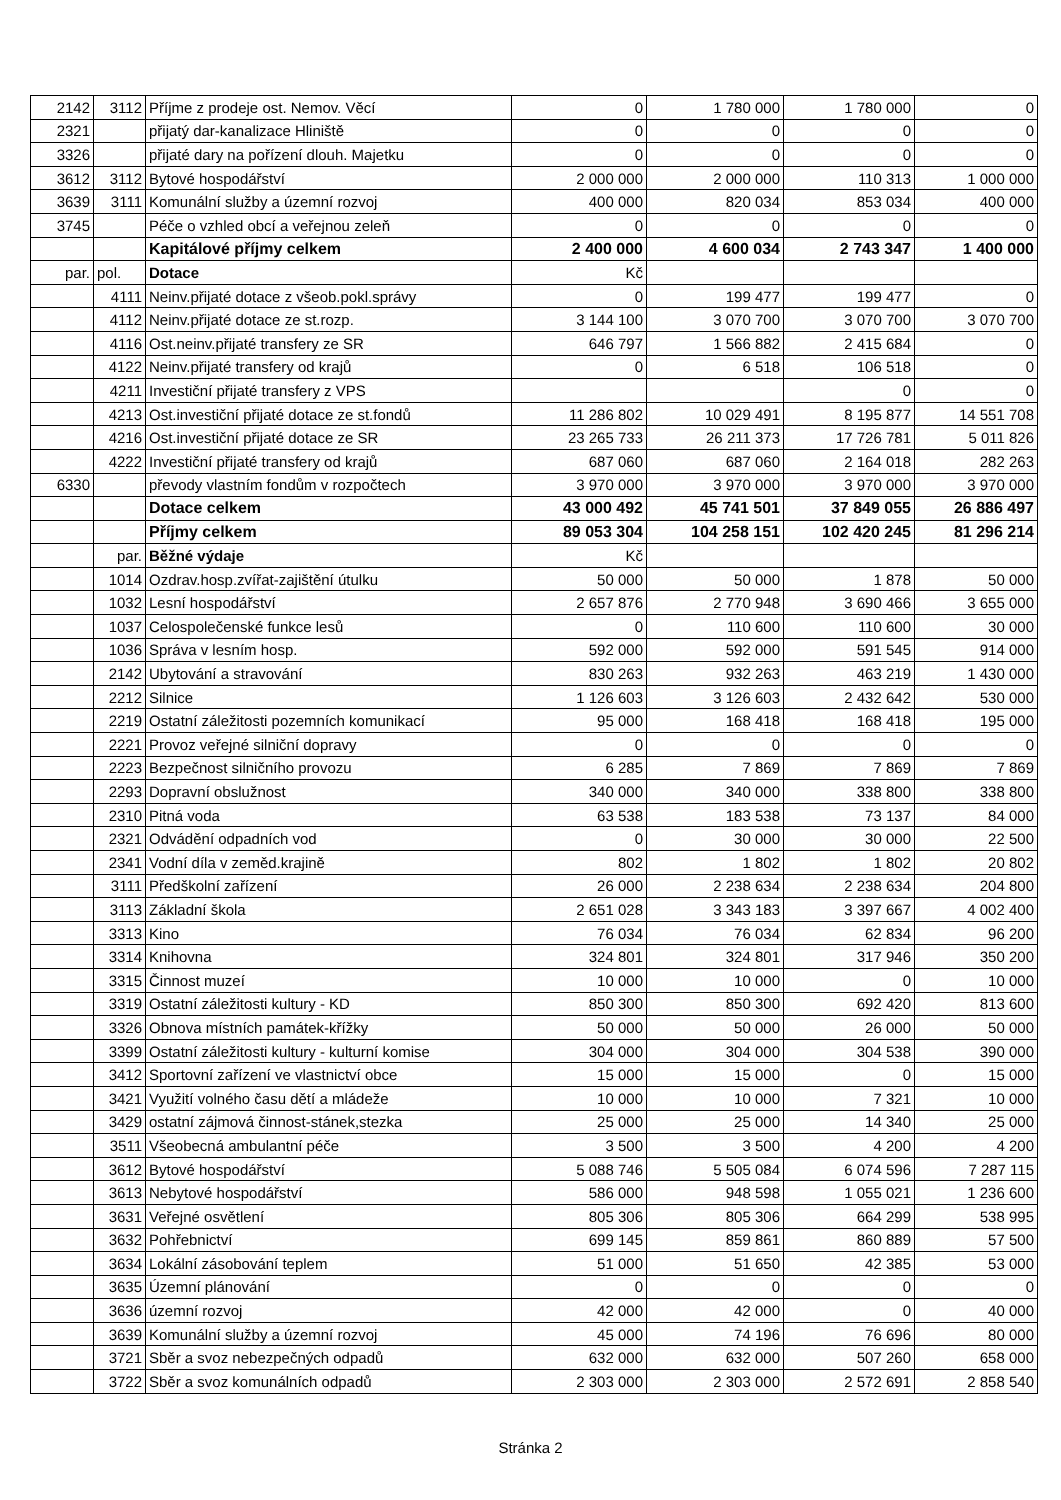| 2142 | 3112 | Příjme z prodeje ost. Nemov. Věcí | 0 | 1 780 000 | 1 780 000 | 0 |
| 2321 | | přijatý dar-kanalizace Hliniště | 0 | 0 | 0 | 0 |
| 3326 | | přijaté dary na pořízení dlouh. Majetku | 0 | 0 | 0 | 0 |
| 3612 | 3112 | Bytové hospodářství | 2 000 000 | 2 000 000 | 110 313 | 1 000 000 |
| 3639 | 3111 | Komunální služby a územní rozvoj | 400 000 | 820 034 | 853 034 | 400 000 |
| 3745 | | Péče o vzhled obcí a veřejnou zeleň | 0 | 0 | 0 | 0 |
| | | Kapitálové příjmy celkem | 2 400 000 | 4 600 034 | 2 743 347 | 1 400 000 |
| par. | pol. | Dotace | Kč | | | |
| | 4111 | Neinv.přijaté dotace z všeob.pokl.správy | 0 | 199 477 | 199 477 | 0 |
| | 4112 | Neinv.přijaté dotace ze st.rozp. | 3 144 100 | 3 070 700 | 3 070 700 | 3 070 700 |
| | 4116 | Ost.neinv.přijaté transfery ze SR | 646 797 | 1 566 882 | 2 415 684 | 0 |
| | 4122 | Neinv.přijaté transfery od krajů | 0 | 6 518 | 106 518 | 0 |
| | 4211 | Investiční přijaté transfery z VPS | | | 0 | 0 |
| | 4213 | Ost.investiční přijaté dotace ze st.fondů | 11 286 802 | 10 029 491 | 8 195 877 | 14 551 708 |
| | 4216 | Ost.investiční přijaté dotace ze SR | 23 265 733 | 26 211 373 | 17 726 781 | 5 011 826 |
| | 4222 | Investiční přijaté transfery od krajů | 687 060 | 687 060 | 2 164 018 | 282 263 |
| 6330 | | převody vlastním fondům v rozpočtech | 3 970 000 | 3 970 000 | 3 970 000 | 3 970 000 |
| | | Dotace celkem | 43 000 492 | 45 741 501 | 37 849 055 | 26 886 497 |
| | | Příjmy celkem | 89 053 304 | 104 258 151 | 102 420 245 | 81 296 214 |
| | par. | Běžné výdaje | Kč | | | |
| | 1014 | Ozdrav.hosp.zvířat-zajištění útulku | 50 000 | 50 000 | 1 878 | 50 000 |
| | 1032 | Lesní hospodářství | 2 657 876 | 2 770 948 | 3 690 466 | 3 655 000 |
| | 1037 | Celospolečenské funkce lesů | 0 | 110 600 | 110 600 | 30 000 |
| | 1036 | Správa v lesním hosp. | 592 000 | 592 000 | 591 545 | 914 000 |
| | 2142 | Ubytování a stravování | 830 263 | 932 263 | 463 219 | 1 430 000 |
| | 2212 | Silnice | 1 126 603 | 3 126 603 | 2 432 642 | 530 000 |
| | 2219 | Ostatní záležitosti pozemních komunikací | 95 000 | 168 418 | 168 418 | 195 000 |
| | 2221 | Provoz veřejné silniční dopravy | 0 | 0 | 0 | 0 |
| | 2223 | Bezpečnost silničního provozu | 6 285 | 7 869 | 7 869 | 7 869 |
| | 2293 | Dopravní obslužnost | 340 000 | 340 000 | 338 800 | 338 800 |
| | 2310 | Pitná voda | 63 538 | 183 538 | 73 137 | 84 000 |
| | 2321 | Odvádění odpadních vod | 0 | 30 000 | 30 000 | 22 500 |
| | 2341 | Vodní díla v zeměd.krajině | 802 | 1 802 | 1 802 | 20 802 |
| | 3111 | Předškolní zařízení | 26 000 | 2 238 634 | 2 238 634 | 204 800 |
| | 3113 | Základní škola | 2 651 028 | 3 343 183 | 3 397 667 | 4 002 400 |
| | 3313 | Kino | 76 034 | 76 034 | 62 834 | 96 200 |
| | 3314 | Knihovna | 324 801 | 324 801 | 317 946 | 350 200 |
| | 3315 | Činnost muzeí | 10 000 | 10 000 | 0 | 10 000 |
| | 3319 | Ostatní záležitosti kultury - KD | 850 300 | 850 300 | 692 420 | 813 600 |
| | 3326 | Obnova místních památek-křížky | 50 000 | 50 000 | 26 000 | 50 000 |
| | 3399 | Ostatní záležitosti kultury - kulturní komise | 304 000 | 304 000 | 304 538 | 390 000 |
| | 3412 | Sportovní zařízení ve vlastnictví obce | 15 000 | 15 000 | 0 | 15 000 |
| | 3421 | Využití volného času dětí a mládeže | 10 000 | 10 000 | 7 321 | 10 000 |
| | 3429 | ostatní zájmová činnost-stánek,stezka | 25 000 | 25 000 | 14 340 | 25 000 |
| | 3511 | Všeobecná ambulantní péče | 3 500 | 3 500 | 4 200 | 4 200 |
| | 3612 | Bytové hospodářství | 5 088 746 | 5 505 084 | 6 074 596 | 7 287 115 |
| | 3613 | Nebytové hospodářství | 586 000 | 948 598 | 1 055 021 | 1 236 600 |
| | 3631 | Veřejné osvětlení | 805 306 | 805 306 | 664 299 | 538 995 |
| | 3632 | Pohřebnictví | 699 145 | 859 861 | 860 889 | 57 500 |
| | 3634 | Lokální zásobování teplem | 51 000 | 51 650 | 42 385 | 53 000 |
| | 3635 | Územní plánování | 0 | 0 | 0 | 0 |
| | 3636 | územní rozvoj | 42 000 | 42 000 | 0 | 40 000 |
| | 3639 | Komunální služby a územní rozvoj | 45 000 | 74 196 | 76 696 | 80 000 |
| | 3721 | Sběr a svoz nebezpečných odpadů | 632 000 | 632 000 | 507 260 | 658 000 |
| | 3722 | Sběr a svoz komunálních odpadů | 2 303 000 | 2 303 000 | 2 572 691 | 2 858 540 |
Stránka 2